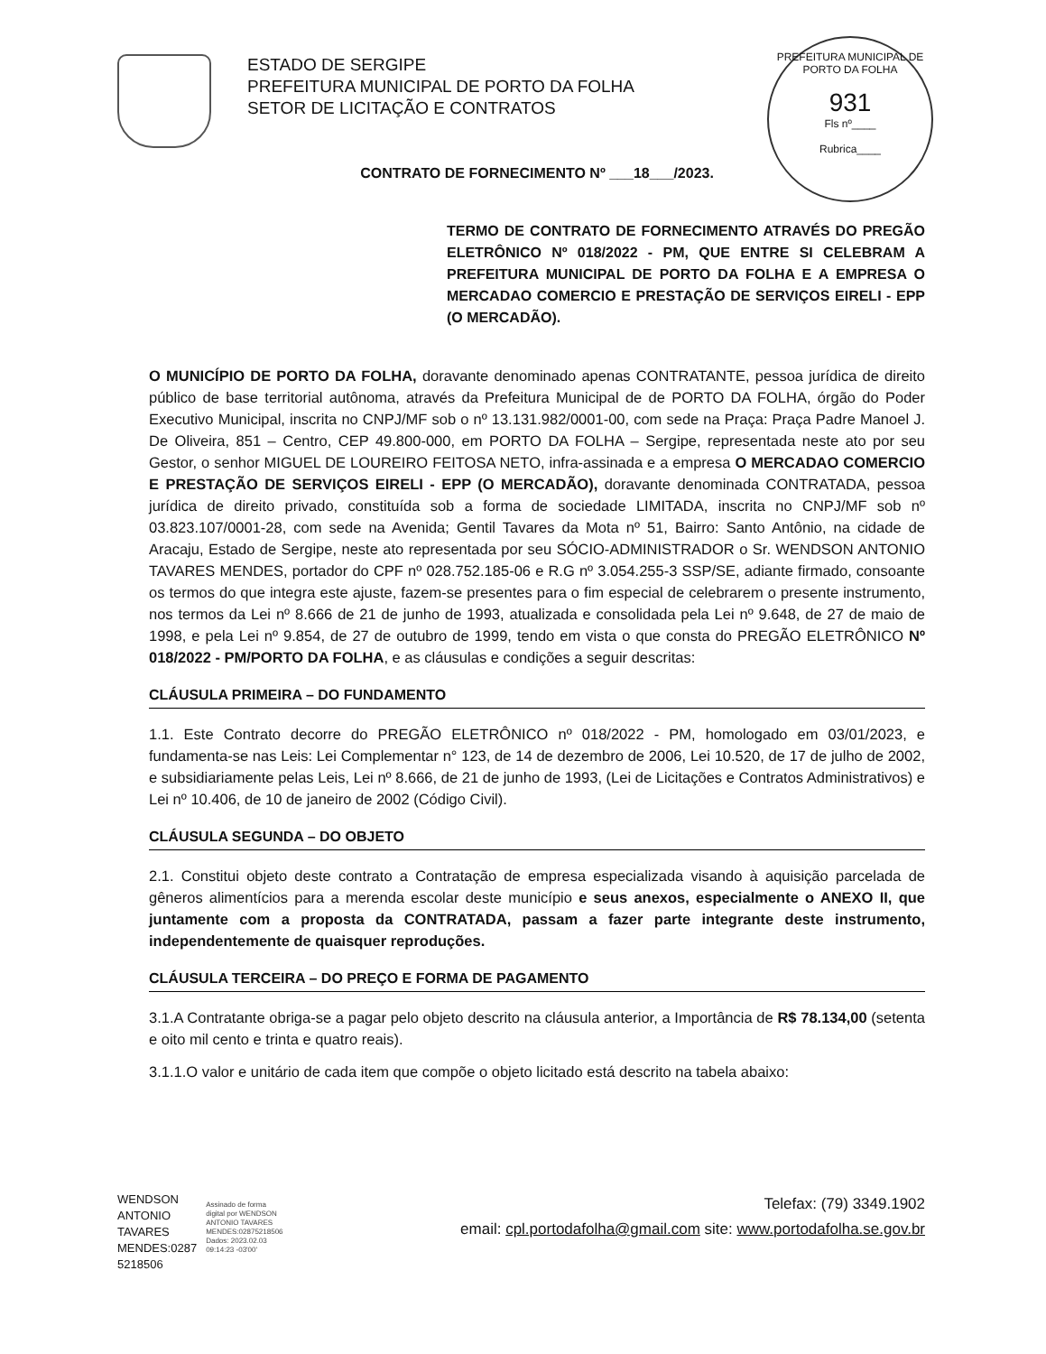ESTADO DE SERGIPE
PREFEITURA MUNICIPAL DE PORTO DA FOLHA
SETOR DE LICITAÇÃO E CONTRATOS
PREFEITURA MUNICIPAL DE PORTO DA FOLHA
931
Fls nº____
Rubrica____
CONTRATO DE FORNECIMENTO Nº ___18___/2023.
TERMO DE CONTRATO DE FORNECIMENTO ATRAVÉS DO PREGÃO ELETRÔNICO Nº 018/2022 - PM, QUE ENTRE SI CELEBRAM A PREFEITURA MUNICIPAL DE PORTO DA FOLHA E A EMPRESA O MERCADAO COMERCIO E PRESTAÇÃO DE SERVIÇOS EIRELI - EPP (O MERCADÃO).
O MUNICÍPIO DE PORTO DA FOLHA, doravante denominado apenas CONTRATANTE, pessoa jurídica de direito público de base territorial autônoma, através da Prefeitura Municipal de de PORTO DA FOLHA, órgão do Poder Executivo Municipal, inscrita no CNPJ/MF sob o nº 13.131.982/0001-00, com sede na Praça: Praça Padre Manoel J. De Oliveira, 851 – Centro, CEP 49.800-000, em PORTO DA FOLHA – Sergipe, representada neste ato por seu Gestor, o senhor MIGUEL DE LOUREIRO FEITOSA NETO, infra-assinada e a empresa O MERCADAO COMERCIO E PRESTAÇÃO DE SERVIÇOS EIRELI - EPP (O MERCADÃO), doravante denominada CONTRATADA, pessoa jurídica de direito privado, constituída sob a forma de sociedade LIMITADA, inscrita no CNPJ/MF sob nº 03.823.107/0001-28, com sede na Avenida; Gentil Tavares da Mota nº 51, Bairro: Santo Antônio, na cidade de Aracaju, Estado de Sergipe, neste ato representada por seu SÓCIO-ADMINISTRADOR o Sr. WENDSON ANTONIO TAVARES MENDES, portador do CPF nº 028.752.185-06 e R.G nº 3.054.255-3 SSP/SE, adiante firmado, consoante os termos do que integra este ajuste, fazem-se presentes para o fim especial de celebrarem o presente instrumento, nos termos da Lei nº 8.666 de 21 de junho de 1993, atualizada e consolidada pela Lei nº 9.648, de 27 de maio de 1998, e pela Lei nº 9.854, de 27 de outubro de 1999, tendo em vista o que consta do PREGÃO ELETRÔNICO Nº 018/2022 - PM/PORTO DA FOLHA, e as cláusulas e condições a seguir descritas:
CLÁUSULA PRIMEIRA – DO FUNDAMENTO
1.1. Este Contrato decorre do PREGÃO ELETRÔNICO nº 018/2022 - PM, homologado em 03/01/2023, e fundamenta-se nas Leis: Lei Complementar n° 123, de 14 de dezembro de 2006, Lei 10.520, de 17 de julho de 2002, e subsidiariamente pelas Leis, Lei nº 8.666, de 21 de junho de 1993, (Lei de Licitações e Contratos Administrativos) e Lei nº 10.406, de 10 de janeiro de 2002 (Código Civil).
CLÁUSULA SEGUNDA – DO OBJETO
2.1. Constitui objeto deste contrato a Contratação de empresa especializada visando à aquisição parcelada de gêneros alimentícios para a merenda escolar deste município e seus anexos, especialmente o ANEXO II, que juntamente com a proposta da CONTRATADA, passam a fazer parte integrante deste instrumento, independentemente de quaisquer reproduções.
CLÁUSULA TERCEIRA – DO PREÇO E FORMA DE PAGAMENTO
3.1.A Contratante obriga-se a pagar pelo objeto descrito na cláusula anterior, a Importância de R$ 78.134,00 (setenta e oito mil cento e trinta e quatro reais).
3.1.1.O valor e unitário de cada item que compõe o objeto licitado está descrito na tabela abaixo:
WENDSON
ANTONIO
TAVARES
MENDES:0287
5218506
Assinado de forma
digital por WENDSON
ANTONIO TAVARES
MENDES:02875218506
Dados: 2023.02.03
09:14:23 -03'00'
Telefax: (79) 3349.1902
email: cpl.portodafolha@gmail.com site: www.portodafolha.se.gov.br